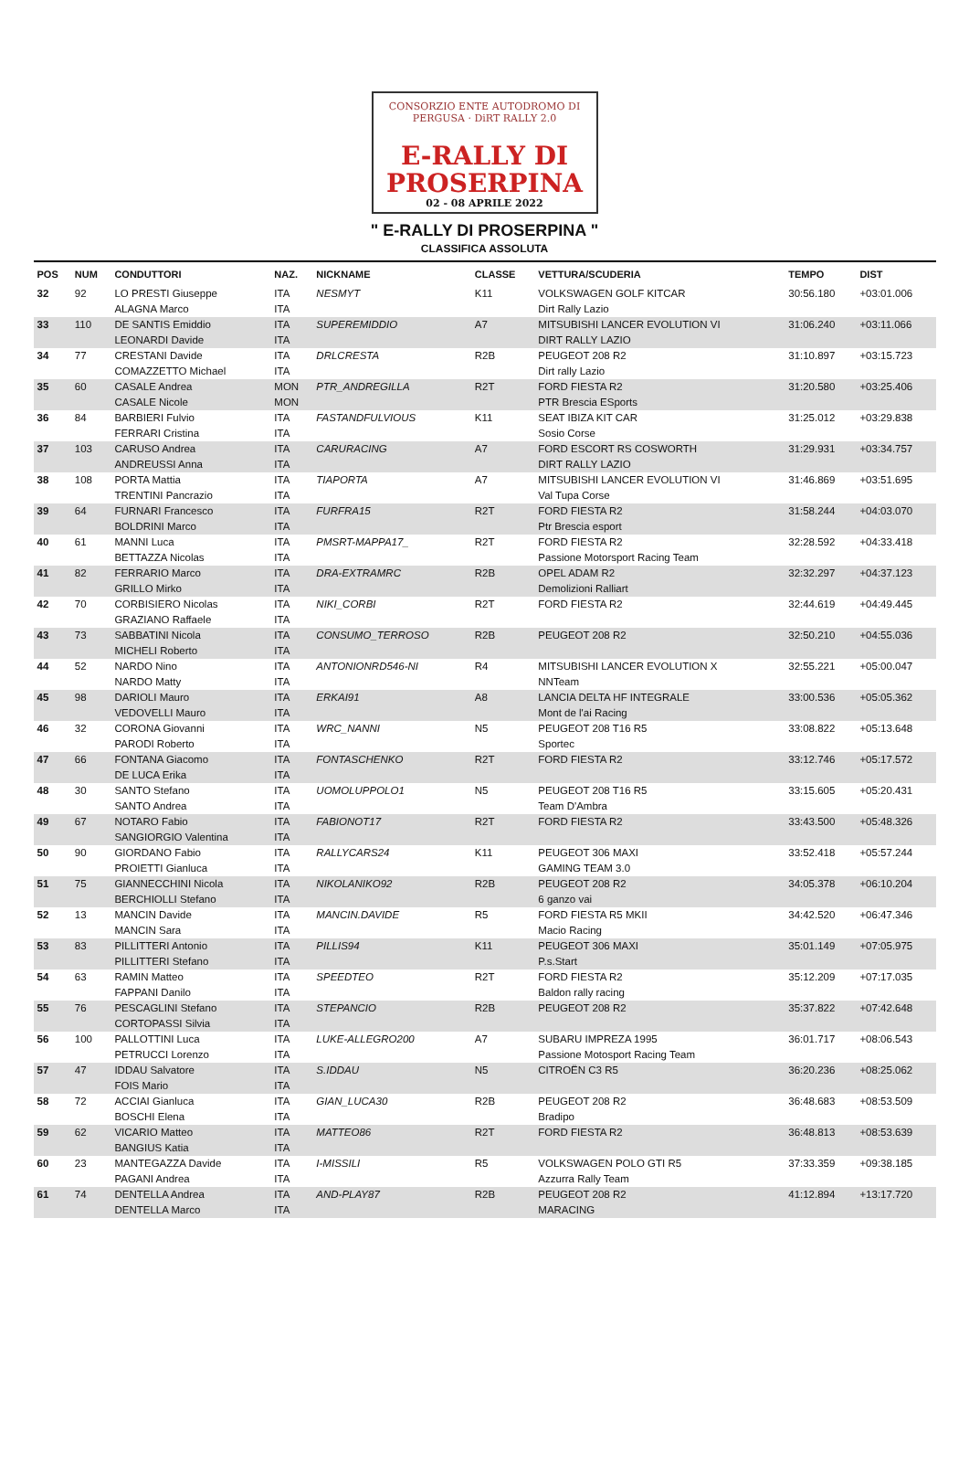CONSORZIO ENTE AUTODROMO DI PERGUSA · DiRT RALLY 2.0
E-RALLY DI
PROSERPINA
02 - 08 APRILE 2022
" E-RALLY DI PROSERPINA "
CLASSIFICA ASSOLUTA
| POS | NUM | CONDUTTORI | NAZ. | NICKNAME | CLASSE | VETTURA/SCUDERIA | TEMPO | DIST |
| --- | --- | --- | --- | --- | --- | --- | --- | --- |
| 32 | 92 | LO PRESTI Giuseppe ALAGNA Marco | ITA ITA | NESMYT | K11 | VOLKSWAGEN GOLF KITCAR Dirt Rally Lazio | 30:56.180 | +03:01.006 |
| 33 | 110 | DE SANTIS Emiddio LEONARDI Davide | ITA ITA | SUPEREMIDDIO | A7 | MITSUBISHI LANCER EVOLUTION VI DIRT RALLY LAZIO | 31:06.240 | +03:11.066 |
| 34 | 77 | CRESTANI Davide COMAZZETTO Michael | ITA ITA | DRLCRESTA | R2B | PEUGEOT 208 R2 Dirt rally Lazio | 31:10.897 | +03:15.723 |
| 35 | 60 | CASALE Andrea CASALE Nicole | MON MON | PTR_ANDREGILLA | R2T | FORD FIESTA R2 PTR Brescia ESports | 31:20.580 | +03:25.406 |
| 36 | 84 | BARBIERI Fulvio FERRARI Cristina | ITA ITA | FASTANDFULVIOUS | K11 | SEAT IBIZA KIT CAR Sosio Corse | 31:25.012 | +03:29.838 |
| 37 | 103 | CARUSO Andrea ANDREUSSI Anna | ITA ITA | CARURACING | A7 | FORD ESCORT RS COSWORTH DIRT RALLY LAZIO | 31:29.931 | +03:34.757 |
| 38 | 108 | PORTA Mattia TRENTINI Pancrazio | ITA ITA | TIAPORTA | A7 | MITSUBISHI LANCER EVOLUTION VI Val Tupa Corse | 31:46.869 | +03:51.695 |
| 39 | 64 | FURNARI Francesco BOLDRINI Marco | ITA ITA | FURFRA15 | R2T | FORD FIESTA R2 Ptr Brescia esport | 31:58.244 | +04:03.070 |
| 40 | 61 | MANNI Luca BETTAZZA Nicolas | ITA ITA | PMSRT-MAPPA17_ | R2T | FORD FIESTA R2 Passione Motorsport Racing Team | 32:28.592 | +04:33.418 |
| 41 | 82 | FERRARIO Marco GRILLO Mirko | ITA ITA | DRA-EXTRAMRC | R2B | OPEL ADAM R2 Demolizioni Ralliart | 32:32.297 | +04:37.123 |
| 42 | 70 | CORBISIERO Nicolas GRAZIANO Raffaele | ITA ITA | NIKI_CORBI | R2T | FORD FIESTA R2 | 32:44.619 | +04:49.445 |
| 43 | 73 | SABBATINI Nicola MICHELI Roberto | ITA ITA | CONSUMO_TERROSO | R2B | PEUGEOT 208 R2 | 32:50.210 | +04:55.036 |
| 44 | 52 | NARDO Nino NARDO Matty | ITA ITA | ANTONIONRD546-NI | R4 | MITSUBISHI LANCER EVOLUTION X NNTeam | 32:55.221 | +05:00.047 |
| 45 | 98 | DARIOLI Mauro VEDOVELLI Mauro | ITA ITA | ERKAI91 | A8 | LANCIA DELTA HF INTEGRALE Mont de l'ai Racing | 33:00.536 | +05:05.362 |
| 46 | 32 | CORONA Giovanni PARODI Roberto | ITA ITA | WRC_NANNI | N5 | PEUGEOT 208 T16 R5 Sportec | 33:08.822 | +05:13.648 |
| 47 | 66 | FONTANA Giacomo DE LUCA Erika | ITA ITA | FONTASCHENKO | R2T | FORD FIESTA R2 | 33:12.746 | +05:17.572 |
| 48 | 30 | SANTO Stefano SANTO Andrea | ITA ITA | UOMOLUPPOLO1 | N5 | PEUGEOT 208 T16 R5 Team D'Ambra | 33:15.605 | +05:20.431 |
| 49 | 67 | NOTARO Fabio SANGIORGIO Valentina | ITA ITA | FABIONOT17 | R2T | FORD FIESTA R2 | 33:43.500 | +05:48.326 |
| 50 | 90 | GIORDANO Fabio PROIETTI Gianluca | ITA ITA | RALLYCARS24 | K11 | PEUGEOT 306 MAXI GAMING TEAM 3.0 | 33:52.418 | +05:57.244 |
| 51 | 75 | GIANNECCHINI Nicola BERCHIOLLI Stefano | ITA ITA | NIKOLANIKO92 | R2B | PEUGEOT 208 R2 6 ganzo vai | 34:05.378 | +06:10.204 |
| 52 | 13 | MANCIN Davide MANCIN Sara | ITA ITA | MANCIN.DAVIDE | R5 | FORD FIESTA R5 MKII Macio Racing | 34:42.520 | +06:47.346 |
| 53 | 83 | PILLITTERI Antonio PILLITTERI Stefano | ITA ITA | PILLIS94 | K11 | PEUGEOT 306 MAXI P.s.Start | 35:01.149 | +07:05.975 |
| 54 | 63 | RAMIN Matteo FAPPANI Danilo | ITA ITA | SPEEDTEO | R2T | FORD FIESTA R2 Baldon rally racing | 35:12.209 | +07:17.035 |
| 55 | 76 | PESCAGLINI Stefano CORTOPASSI Silvia | ITA ITA | STEPANCIO | R2B | PEUGEOT 208 R2 | 35:37.822 | +07:42.648 |
| 56 | 100 | PALLOTTINI Luca PETRUCCI Lorenzo | ITA ITA | LUKE-ALLEGRO200 | A7 | SUBARU IMPREZA 1995 Passione Motosport Racing Team | 36:01.717 | +08:06.543 |
| 57 | 47 | IDDAU Salvatore FOIS Mario | ITA ITA | S.IDDAU | N5 | CITROËN C3 R5 | 36:20.236 | +08:25.062 |
| 58 | 72 | ACCIAI Gianluca BOSCHI Elena | ITA ITA | GIAN_LUCA30 | R2B | PEUGEOT 208 R2 Bradipo | 36:48.683 | +08:53.509 |
| 59 | 62 | VICARIO Matteo BANGIUS Katia | ITA ITA | MATTEO86 | R2T | FORD FIESTA R2 | 36:48.813 | +08:53.639 |
| 60 | 23 | MANTEGAZZA Davide PAGANI Andrea | ITA ITA | I-MISSILI | R5 | VOLKSWAGEN POLO GTI R5 Azzurra Rally Team | 37:33.359 | +09:38.185 |
| 61 | 74 | DENTELLA Andrea DENTELLA Marco | ITA ITA | AND-PLAY87 | R2B | PEUGEOT 208 R2 MARACING | 41:12.894 | +13:17.720 |